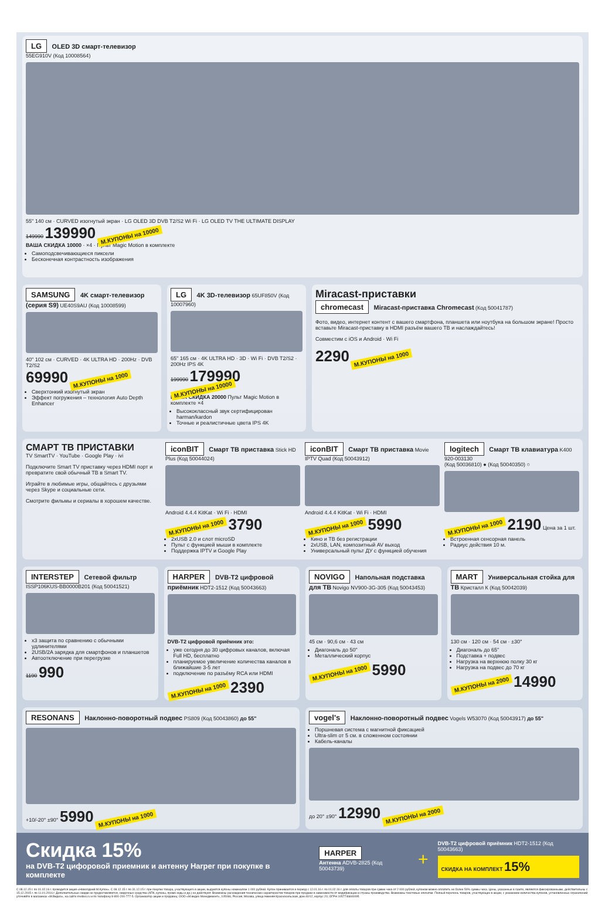LG OLED 3D смарт-телевизор
55EG910V (Код 10008564)
55" 140 см · CURVED изогнутый экран · LG OLED 3D DVB T2/S2 Wi Fi · LG OLED TV THE ULTIMATE DISPLAY
149990 139990 М.КУПОНЫ на 10000
ВАША СКИДКА 10000 · ×4 · Пульт Magic Motion в комплекте
Самоподсвечивающиеся пиксели
Бесконечная контрастность изображения
SAMSUNG 4K смарт-телевизор (серия S9) UE40S9AU (Код 10008599)
40" 102 см · CURVED · 4K ULTRA HD · 200Hz · DVB T2/S2
69990 М.КУПОНЫ на 1000
Сверхтонкий изогнутый экран
Эффект погружения – технология Auto Depth Enhancer
LG 4K 3D-телевизор 65UF850V (Код 10007960)
65" 165 см · 4K ULTRA HD · 3D · Wi Fi · DVB T2/S2 · 200Hz IPS 4K
199990 179990 М.КУПОНЫ на 10000
ВАША СКИДКА 20000 Пульт Magic Motion в комплекте ×4
Высококлассный звук сертифицирован harman/kardon
Точные и реалистичные цвета IPS 4K
Miracast-приставки
chromecast Miracast-приставка Chromecast (Код 50041787)
Фото, видео, интернет контент с вашего смартфона, планшета или ноутбука на большом экране! Просто вставьте Miracast-приставку в HDMI разъём вашего ТВ и наслаждайтесь!
Совместим с iOS и Android · Wi Fi
2290 М.КУПОНЫ на 1000
СМАРТ ТВ ПРИСТАВКИ
TV SmartTV · YouTube · Google Play · ivi
Подключите Smart TV приставку через HDMI порт и превратите свой обычный ТВ в Smart TV.
Играйте в любимые игры, общайтесь с друзьями через Skype и социальные сети.
Смотрите фильмы и сериалы в хорошем качестве.
iconBIT Смарт ТВ приставка Stick HD Plus (Код 50044024)
Android 4.4.4 KitKat · Wi Fi · HDMI
М.КУПОНЫ на 1000 3790
2xUSB 2.0 и слот microSD
Пульт с функцией мыши в комплекте
Поддержка IPTV и Google Play
iconBIT Смарт ТВ приставка Movie IPTV Quad (Код 50043912)
Android 4.4.4 KitKat · Wi Fi · HDMI
М.КУПОНЫ на 1000 5990
Кино и ТВ без регистрации
2xUSB, LAN, композитный AV выход
Универсальный пульт ДУ с функцией обучения
logitech Смарт ТВ клавиатура K400 920-003130
(Код 50036810) ● (Код 50040350) ○
М.КУПОНЫ на 1000 2190 Цена за 1 шт.
Встроенная сенсорная панель
Радиус действия 10 м.
INTERSTEP Сетевой фильтр ISSP106KUS-BB0000B201 (Код 50041521)
x3 защита по сравнению с обычными удлинителями
2USB/2A зарядка для смартфонов и планшетов
Автоотключение при перегрузке
1190 990
HARPER DVB-T2 цифровой приёмник HDT2-1512 (Код 50043663)
DVB-T2 цифровой приёмник это:
уже сегодня до 30 цифровых каналов, включая Full HD, бесплатно
планируемое увеличение количества каналов в ближайшие 3-5 лет
подключение по разъёму RCA или HDMI
М.КУПОНЫ на 1000 2390
NOVIGO Напольная подставка для ТВ Novigo NV900-3G-305 (Код 50043453)
45 см · 90,6 см · 43 см
Диагональ до 50"
Металлический корпус
М.КУПОНЫ на 1000 5990
MART Универсальная стойка для ТВ Кристалл К (Код 50042039)
130 см · 120 см · 54 см · ±30°
Диагональ до 65"
Подставка + подвес
Нагрузка на верхнюю полку 30 кг
Нагрузка на подвес до 70 кг
М.КУПОНЫ на 2000 14990
RESONANS Наклонно-поворотный подвес PS809 (Код 50043860) до 55"
+10/-20° ±90° 5990 М.КУПОНЫ на 1000
vogel's Наклонно-поворотный подвес Vogels W53070 (Код 50043917) до 55"
Поршневая система с магнитной фиксацией
Ultra-slim от 5 см. в сложенном состоянии
Кабель-каналы
до 20° ±90° 12990 М.КУПОНЫ на 2000
Скидка 15%
на DVB-T2 цифоровой приемник и антенну Harper при покупке в комплекте
HARPER
Антенна ADVB-2825 (Код 50043739)
+
DVB-T2 цифровой приёмник HDT2-1512 (Код 50043663)
СКИДКА НА КОМПЛЕКТ 15%
С 08.12.15 г. по 01.02.16 г. проводится акция «Новогодний М.Купон». С 08.12.15 г. по 31.12.15 г. при покупке товара, участвующего в акции, выдаются купоны номиналом 1 000 рублей. Купон принимается в период с 12.01.16 г. по 01.02.16 г. для оплаты товаров при сумме чека от 2 000 рублей, купоном можно оплатить не более 50% суммы чека. Цены, указанные в газете, являются фиксированными, действительны с 15.12.2015 г. по 11.01.2016 г. Дополнительные скидки не предоставляются, скидочные средства (АПК, купоны, промо коды и др.) не действуют. Возможны расхождения технических характеристик товаров при продаже в зависимости от модификации и страны производства. Возможны текстовые опечатки. Полный перечень товаров, участвующих в акции, с указанием количества купонов, установленных ограничений уточняйте в магазинах «М.Видео», на сайте mvideo.ru и по телефону 8-800-200-777-5. Организатор акции и продавец: ООО «М.видео Менеджмент», 105066, Россия, Москва, улица Нижняя Красносельская, дом 40/12, корпус 20; ОГРН 1057746840095